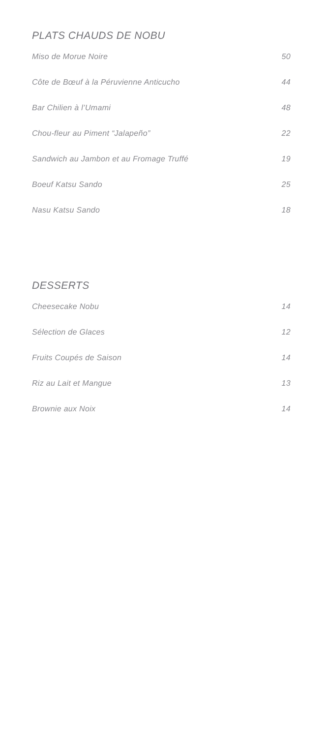PLATS CHAUDS DE NOBU
Miso de Morue Noire 50
Côte de Bœuf à la Péruvienne Anticucho 44
Bar Chilien à l’Umami 48
Chou-fleur au Piment “Jalapeño” 22
Sandwich au Jambon et au Fromage Truffé 19
Boeuf Katsu Sando 25
Nasu Katsu Sando 18
DESSERTS
Cheesecake Nobu 14
Sélection de Glaces 12
Fruits Coupés de Saison 14
Riz au Lait et Mangue 13
Brownie aux Noix 14